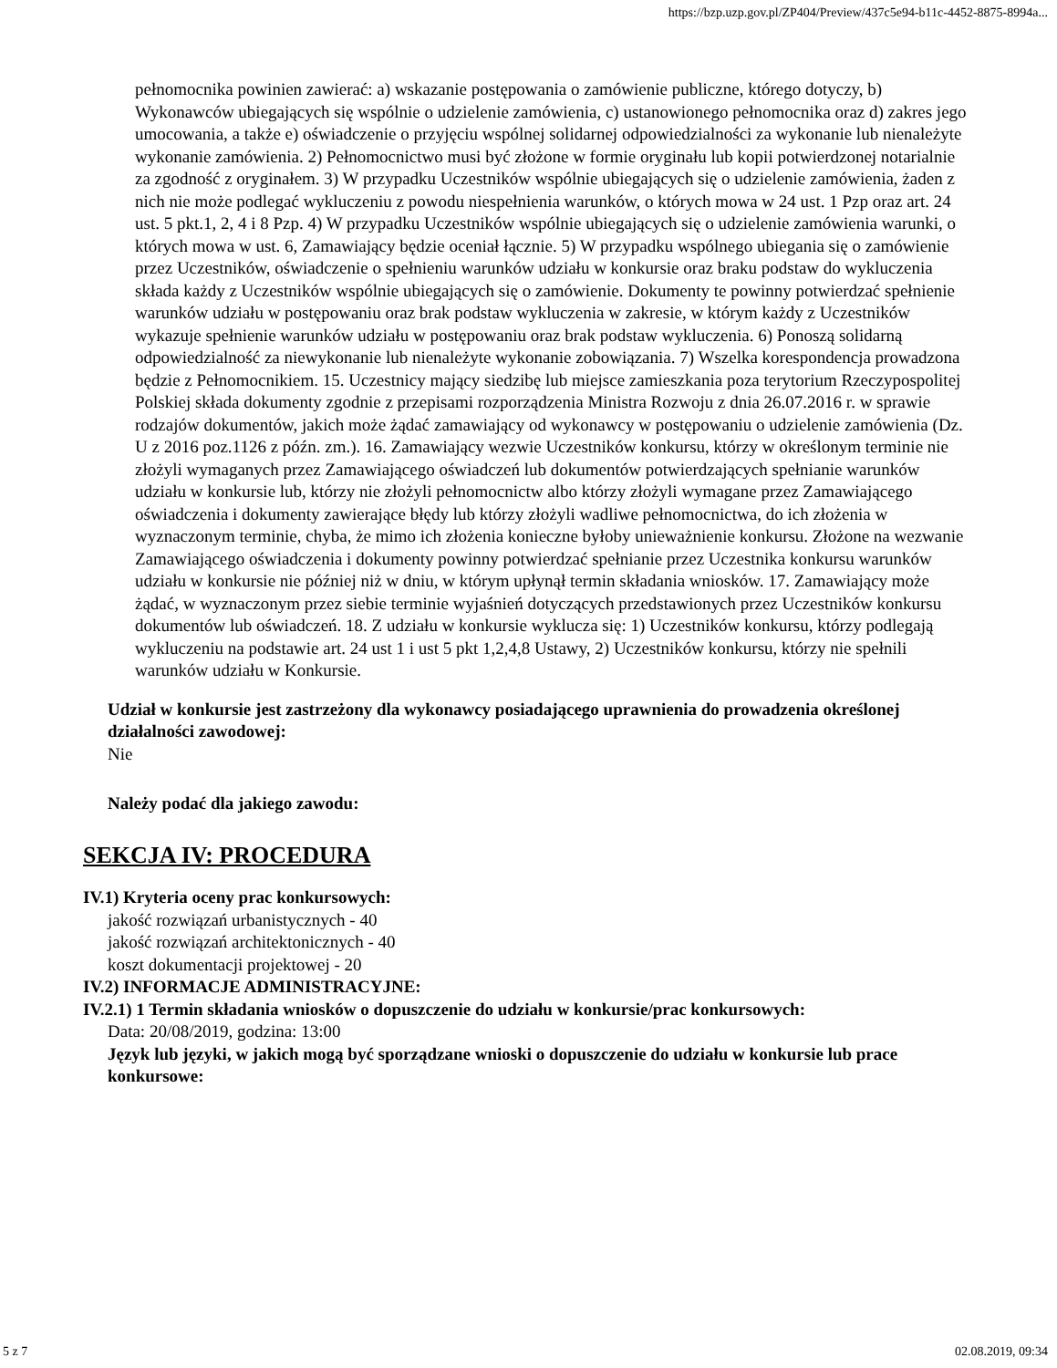https://bzp.uzp.gov.pl/ZP404/Preview/437c5e94-b11c-4452-8875-8994a...
pełnomocnika powinien zawierać: a) wskazanie postępowania o zamówienie publiczne, którego dotyczy, b) Wykonawców ubiegających się wspólnie o udzielenie zamówienia, c) ustanowionego pełnomocnika oraz d) zakres jego umocowania, a także e) oświadczenie o przyjęciu wspólnej solidarnej odpowiedzialności za wykonanie lub nienależyte wykonanie zamówienia. 2) Pełnomocnictwo musi być złożone w formie oryginału lub kopii potwierdzonej notarialnie za zgodność z oryginałem. 3) W przypadku Uczestników wspólnie ubiegających się o udzielenie zamówienia, żaden z nich nie może podlegać wykluczeniu z powodu niespełnienia warunków, o których mowa w 24 ust. 1 Pzp oraz art. 24 ust. 5 pkt.1, 2, 4 i 8 Pzp. 4) W przypadku Uczestników wspólnie ubiegających się o udzielenie zamówienia warunki, o których mowa w ust. 6, Zamawiający będzie oceniał łącznie. 5) W przypadku wspólnego ubiegania się o zamówienie przez Uczestników, oświadczenie o spełnieniu warunków udziału w konkursie oraz braku podstaw do wykluczenia składa każdy z Uczestników wspólnie ubiegających się o zamówienie. Dokumenty te powinny potwierdzać spełnienie warunków udziału w postępowaniu oraz brak podstaw wykluczenia w zakresie, w którym każdy z Uczestników wykazuje spełnienie warunków udziału w postępowaniu oraz brak podstaw wykluczenia. 6) Ponoszą solidarną odpowiedzialność za niewykonanie lub nienależyte wykonanie zobowiązania. 7) Wszelka korespondencja prowadzona będzie z Pełnomocnikiem. 15. Uczestnicy mający siedzibę lub miejsce zamieszkania poza terytorium Rzeczypospolitej Polskiej składa dokumenty zgodnie z przepisami rozporządzenia Ministra Rozwoju z dnia 26.07.2016 r. w sprawie rodzajów dokumentów, jakich może żądać zamawiający od wykonawcy w postępowaniu o udzielenie zamówienia (Dz. U z 2016 poz.1126 z późn. zm.). 16. Zamawiający wezwie Uczestników konkursu, którzy w określonym terminie nie złożyli wymaganych przez Zamawiającego oświadczeń lub dokumentów potwierdzających spełnianie warunków udziału w konkursie lub, którzy nie złożyli pełnomocnictw albo którzy złożyli wymagane przez Zamawiającego oświadczenia i dokumenty zawierające błędy lub którzy złożyli wadliwe pełnomocnictwa, do ich złożenia w wyznaczonym terminie, chyba, że mimo ich złożenia konieczne byłoby unieważnienie konkursu. Złożone na wezwanie Zamawiającego oświadczenia i dokumenty powinny potwierdzać spełnianie przez Uczestnika konkursu warunków udziału w konkursie nie później niż w dniu, w którym upłynął termin składania wniosków. 17. Zamawiający może żądać, w wyznaczonym przez siebie terminie wyjaśnień dotyczących przedstawionych przez Uczestników konkursu dokumentów lub oświadczeń. 18. Z udziału w konkursie wyklucza się: 1) Uczestników konkursu, którzy podlegają wykluczeniu na podstawie art. 24 ust 1 i ust 5 pkt 1,2,4,8 Ustawy, 2) Uczestników konkursu, którzy nie spełnili warunków udziału w Konkursie.
Udział w konkursie jest zastrzeżony dla wykonawcy posiadającego uprawnienia do prowadzenia określonej działalności zawodowej:
Nie
Należy podać dla jakiego zawodu:
SEKCJA IV: PROCEDURA
IV.1) Kryteria oceny prac konkursowych:
jakość rozwiązań urbanistycznych - 40
jakość rozwiązań architektonicznych - 40
koszt dokumentacji projektowej - 20
IV.2) INFORMACJE ADMINISTRACYJNE:
IV.2.1) 1 Termin składania wniosków o dopuszczenie do udziału w konkursie/prac konkursowych:
Data: 20/08/2019, godzina: 13:00
Język lub języki, w jakich mogą być sporządzane wnioski o dopuszczenie do udziału w konkursie lub prace konkursowe:
5 z 7 02.08.2019, 09:34